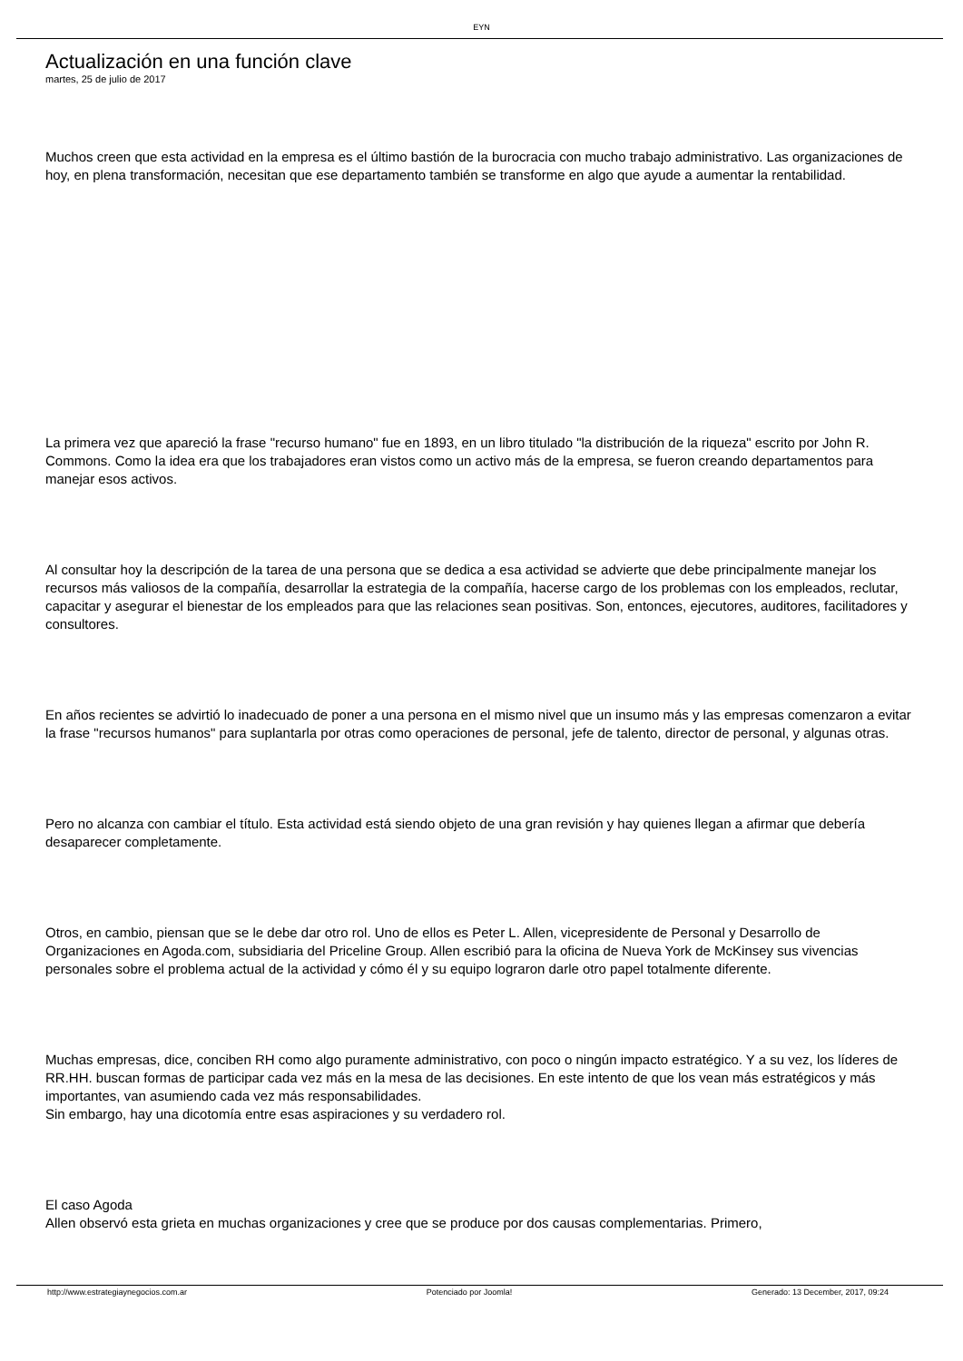EYN
Actualización en una función clave
martes, 25 de julio de 2017
Muchos creen que esta actividad en la empresa es el último bastión de la burocracia con mucho trabajo administrativo. Las organizaciones de hoy, en plena transformación, necesitan que ese departamento también se transforme en algo que ayude a aumentar la rentabilidad.
La primera vez que apareció la frase "recurso humano" fue en 1893, en un libro titulado "la distribución de la riqueza" escrito por John R. Commons. Como la idea era que los trabajadores eran vistos como un activo más de la empresa, se fueron creando departamentos para manejar esos activos.
Al consultar hoy la descripción de la tarea de una persona que se dedica a esa actividad se advierte que debe principalmente manejar los recursos más valiosos de la compañía, desarrollar la estrategia de la compañía, hacerse cargo de los problemas con los empleados, reclutar, capacitar y asegurar el bienestar de los empleados para que las relaciones sean positivas. Son, entonces, ejecutores, auditores, facilitadores y consultores.
En años recientes se advirtió lo inadecuado de poner a una persona en el mismo nivel que un insumo más y las empresas comenzaron a evitar la frase "recursos humanos" para suplantarla por otras como operaciones de personal, jefe de talento, director de personal, y algunas otras.
Pero no alcanza con cambiar el título. Esta actividad está siendo objeto de una gran revisión y hay quienes llegan a afirmar que debería desaparecer completamente.
Otros, en cambio, piensan que se le debe dar otro rol. Uno de ellos es Peter L. Allen, vicepresidente de Personal y Desarrollo de Organizaciones en Agoda.com, subsidiaria del Priceline Group. Allen escribió para la oficina de Nueva York de McKinsey sus vivencias personales sobre el problema actual de la actividad y cómo él y su equipo lograron darle otro papel totalmente diferente.
Muchas empresas, dice, conciben RH como algo puramente administrativo, con poco o ningún impacto estratégico. Y a su vez, los líderes de RR.HH. buscan formas de participar cada vez más en la mesa de las decisiones. En este intento de que los vean más estratégicos y más importantes, van asumiendo cada vez más responsabilidades.
Sin embargo, hay una dicotomía entre esas aspiraciones y su verdadero rol.
El caso Agoda
Allen observó esta grieta en muchas organizaciones y cree que se produce por dos causas complementarias. Primero,
http://www.estrategiaynegocios.com.ar Potenciado por Joomla! Generado: 13 December, 2017, 09:24